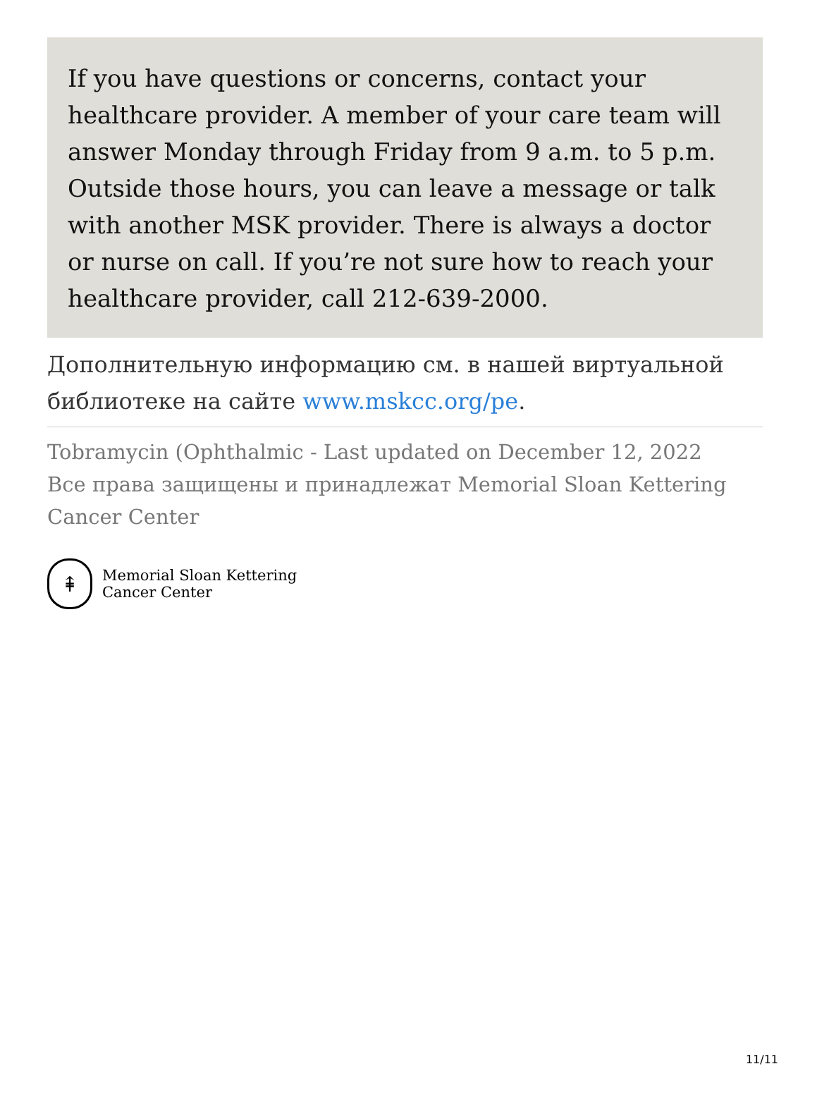If you have questions or concerns, contact your healthcare provider. A member of your care team will answer Monday through Friday from 9 a.m. to 5 p.m. Outside those hours, you can leave a message or talk with another MSK provider. There is always a doctor or nurse on call. If you’re not sure how to reach your healthcare provider, call 212-639-2000.
Дополнительную информацию см. в нашей виртуальной библиотеке на сайте www.mskcc.org/pe.
Tobramycin (Ophthalmic - Last updated on December 12, 2022
Все права защищены и принадлежат Memorial Sloan Kettering Cancer Center
⇞
Memorial Sloan Kettering
Cancer Center
11/11